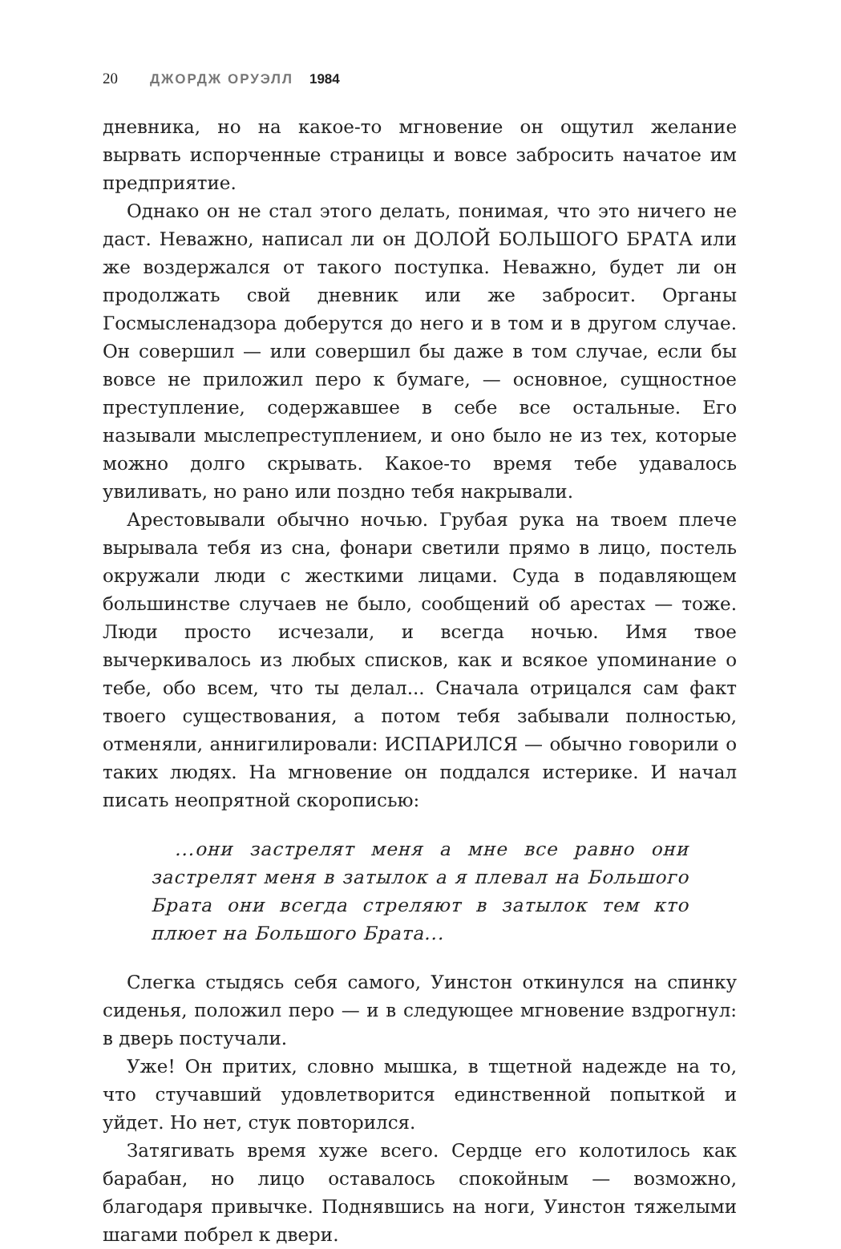20 ДЖОРДЖ ОРУЭЛЛ 1984
дневника, но на какое-то мгновение он ощутил желание вырвать испорченные страницы и вовсе забросить начатое им предприятие.
Однако он не стал этого делать, понимая, что это ничего не даст. Неважно, написал ли он ДОЛОЙ БОЛЬШОГО БРАТА или же воздержался от такого поступка. Неважно, будет ли он продолжать свой дневник или же забросит. Органы Госмысленадзора доберутся до него и в том и в другом случае. Он совершил — или совершил бы даже в том случае, если бы вовсе не приложил перо к бумаге, — основное, сущностное преступление, содержавшее в себе все остальные. Его называли мыслепреступлением, и оно было не из тех, которые можно долго скрывать. Какое-то время тебе удавалось увиливать, но рано или поздно тебя накрывали.
Арестовывали обычно ночью. Грубая рука на твоем плече вырывала тебя из сна, фонари светили прямо в лицо, постель окружали люди с жесткими лицами. Суда в подавляющем большинстве случаев не было, сообщений об арестах — тоже. Люди просто исчезали, и всегда ночью. Имя твое вычеркивалось из любых списков, как и всякое упоминание о тебе, обо всем, что ты делал... Сначала отрицался сам факт твоего существования, а потом тебя забывали полностью, отменяли, аннигилировали: ИСПАРИЛСЯ — обычно говорили о таких людях. На мгновение он поддался истерике. И начал писать неопрятной скорописью:
...они застрелят меня а мне все равно они застрелят меня в затылок а я плевал на Большого Брата они всегда стреляют в затылок тем кто плюет на Большого Брата...
Слегка стыдясь себя самого, Уинстон откинулся на спинку сиденья, положил перо — и в следующее мгновение вздрогнул: в дверь постучали.
Уже! Он притих, словно мышка, в тщетной надежде на то, что стучавший удовлетворится единственной попыткой и уйдет. Но нет, стук повторился.
Затягивать время хуже всего. Сердце его колотилось как барабан, но лицо оставалось спокойным — возможно, благодаря привычке. Поднявшись на ноги, Уинстон тяжелыми шагами побрел к двери.